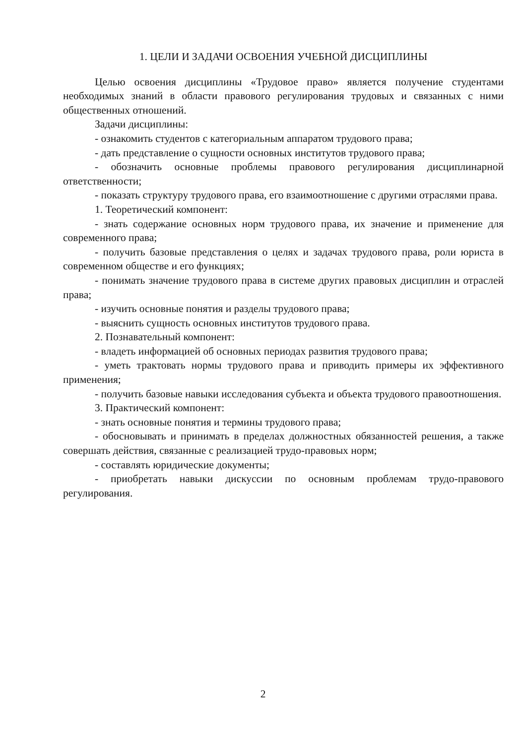1. ЦЕЛИ И ЗАДАЧИ ОСВОЕНИЯ УЧЕБНОЙ ДИСЦИПЛИНЫ
Целью освоения дисциплины «Трудовое право» является получение студентами необходимых знаний в области правового регулирования трудовых и связанных с ними общественных отношений.
Задачи дисциплины:
- ознакомить студентов с категориальным аппаратом трудового права;
- дать представление о сущности основных институтов трудового права;
- обозначить основные проблемы правового регулирования дисциплинарной ответственности;
- показать структуру трудового права, его взаимоотношение с другими отраслями права.
1. Теоретический компонент:
- знать содержание основных норм трудового права, их значение и применение для современного права;
- получить базовые представления о целях и задачах трудового права, роли юриста в современном обществе и его функциях;
- понимать значение трудового права в системе других правовых дисциплин и отраслей права;
- изучить основные понятия и разделы трудового права;
- выяснить сущность основных институтов трудового права.
2. Познавательный компонент:
- владеть информацией об основных периодах развития трудового права;
- уметь трактовать нормы трудового права и приводить примеры их эффективного применения;
- получить базовые навыки исследования субъекта и объекта трудового правоотношения.
3. Практический компонент:
- знать основные понятия и термины трудового права;
- обосновывать и принимать в пределах должностных обязанностей решения, а также совершать действия, связанные с реализацией трудо-правовых норм;
- составлять юридические документы;
- приобретать навыки дискуссии по основным проблемам трудо-правового регулирования.
2